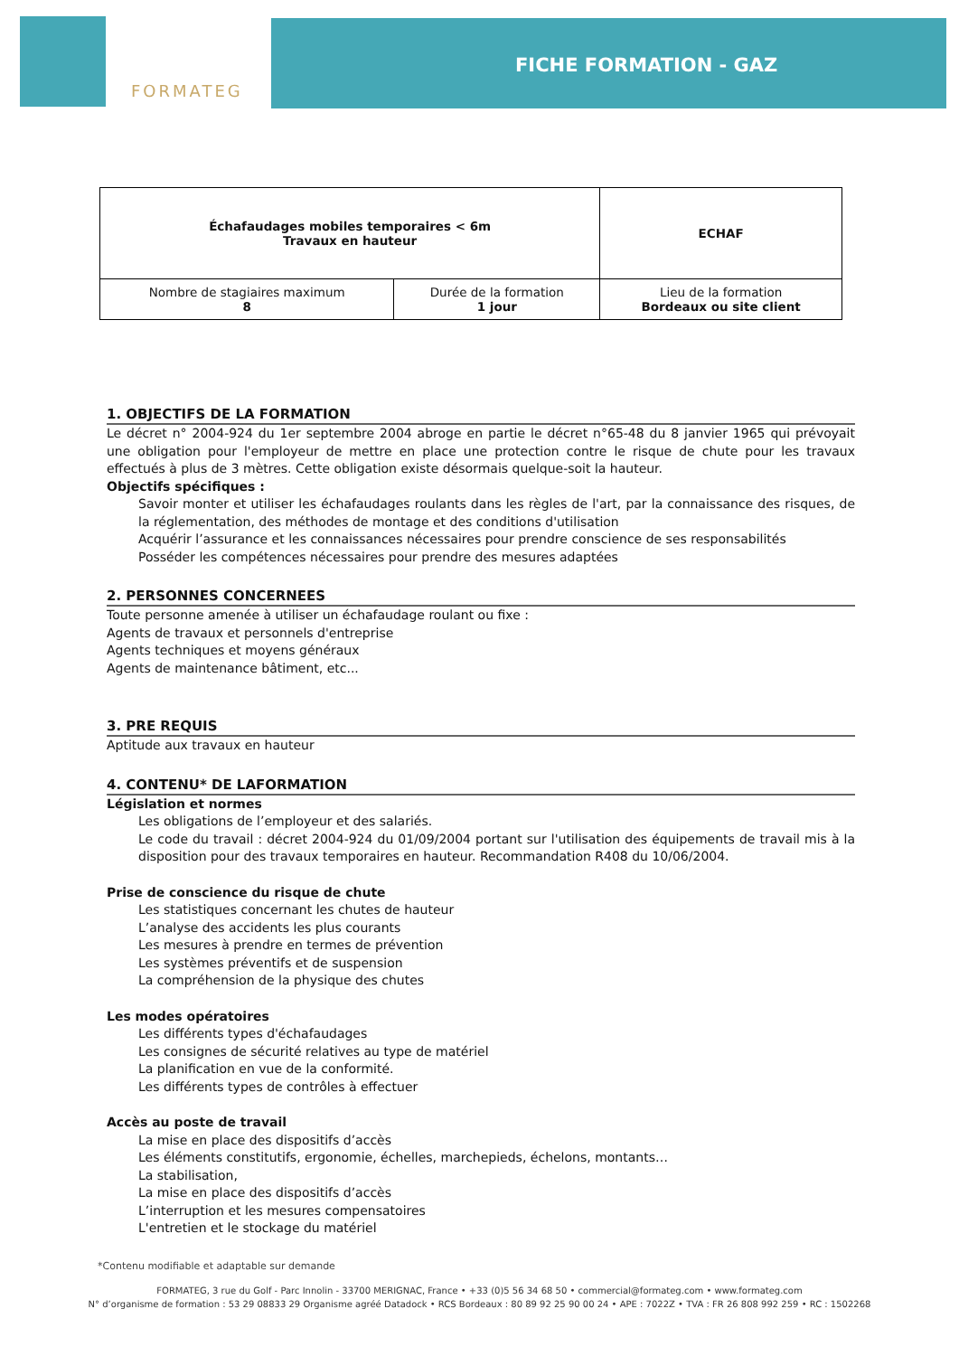FORMATEG
FICHE FORMATION - GAZ
| Échafaudages mobiles temporaires < 6m Travaux en hauteur | | ECHAF |
| Nombre de stagiaires maximum 8 | Durée de la formation 1 jour | Lieu de la formation Bordeaux ou site client |
1. OBJECTIFS DE LA FORMATION
Le décret n° 2004-924 du 1er septembre 2004 abroge en partie le décret n°65-48 du 8 janvier 1965 qui prévoyait une obligation pour l'employeur de mettre en place une protection contre le risque de chute pour les travaux effectués à plus de 3 mètres. Cette obligation existe désormais quelque-soit la hauteur.
Objectifs spécifiques :
Savoir monter et utiliser les échafaudages roulants dans les règles de l'art, par la connaissance des risques, de la réglementation, des méthodes de montage et des conditions d'utilisation
Acquérir l’assurance et les connaissances nécessaires pour prendre conscience de ses responsabilités
Posséder les compétences nécessaires pour prendre des mesures adaptées
2. PERSONNES CONCERNEES
Toute personne amenée à utiliser un échafaudage roulant ou fixe :
Agents de travaux et personnels d'entreprise
Agents techniques et moyens généraux
Agents de maintenance bâtiment, etc...
3. PRE REQUIS
Aptitude aux travaux en hauteur
4. CONTENU* DE LAFORMATION
Législation et normes
Les obligations de l’employeur et des salariés.
Le code du travail : décret 2004-924 du 01/09/2004 portant sur l'utilisation des équipements de travail mis à la disposition pour des travaux temporaires en hauteur. Recommandation R408 du 10/06/2004.
Prise de conscience du risque de chute
Les statistiques concernant les chutes de hauteur
L’analyse des accidents les plus courants
Les mesures à prendre en termes de prévention
Les systèmes préventifs et de suspension
La compréhension de la physique des chutes
Les modes opératoires
Les différents types d'échafaudages
Les consignes de sécurité relatives au type de matériel
La planification en vue de la conformité.
Les différents types de contrôles à effectuer
Accès au poste de travail
La mise en place des dispositifs d’accès
Les éléments constitutifs, ergonomie, échelles, marchepieds, échelons, montants…
La stabilisation,
La mise en place des dispositifs d’accès
L’interruption et les mesures compensatoires
L'entretien et le stockage du matériel
*Contenu modifiable et adaptable sur demande
FORMATEG, 3 rue du Golf - Parc Innolin - 33700 MERIGNAC, France • +33 (0)5 56 34 68 50 • commercial@formateg.com • www.formateg.com
N° d’organisme de formation : 53 29 08833 29 Organisme agréé Datadock • RCS Bordeaux : 80 89 92 25 90 00 24 • APE : 7022Z • TVA : FR 26 808 992 259 • RC : 1502268